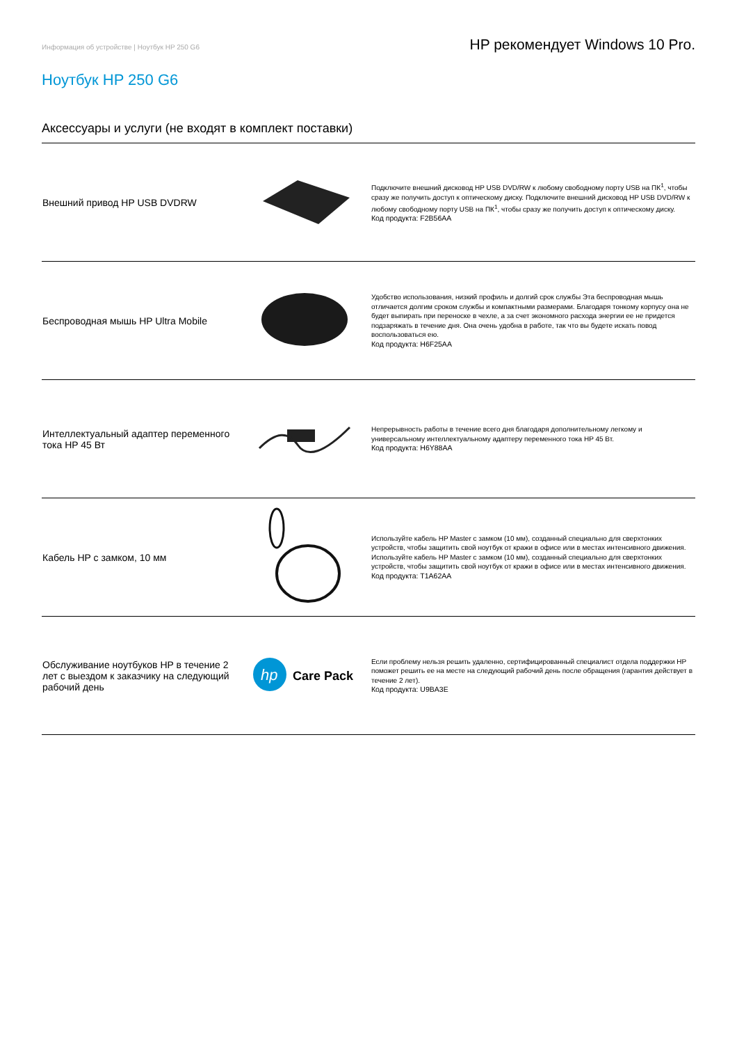Информация об устройстве | Ноутбук HP 250 G6 HP рекомендует Windows 10 Pro.
Ноутбук HP 250 G6
Аксессуары и услуги (не входят в комплект поставки)
| Внешний привод HP USB DVDRW | | Подключите внешний дисковод HP USB DVD/RW к любому свободному порту USB на ПК<sup>1</sup>, чтобы сразу же получить доступ к оптическому диску. Подключите внешний дисковод HP USB DVD/RW к любому свободному порту USB на ПК<sup>1</sup>, чтобы сразу же получить доступ к оптическому диску. Код продукта: F2B56AA |
| Беспроводная мышь HP Ultra Mobile | | Удобство использования, низкий профиль и долгий срок службы Эта беспроводная мышь отличается долгим сроком службы и компактными размерами. Благодаря тонкому корпусу она не будет выпирать при переноске в чехле, а за счет экономного расхода энергии ее не придется подзаряжать в течение дня. Она очень удобна в работе, так что вы будете искать повод воспользоваться ею. Код продукта: H6F25AA |
| Интеллектуальный адаптер переменного тока HP 45 Вт | | Непрерывность работы в течение всего дня благодаря дополнительному легкому и универсальному интеллектуальному адаптеру переменного тока HP 45 Вт. Код продукта: H6Y88AA |
| Кабель HP с замком, 10 мм | | Используйте кабель HP Master с замком (10 мм), созданный специально для сверхтонких устройств, чтобы защитить свой ноутбук от кражи в офисе или в местах интенсивного движения. Используйте кабель HP Master с замком (10 мм), созданный специально для сверхтонких устройств, чтобы защитить свой ноутбук от кражи в офисе или в местах интенсивного движения. Код продукта: T1A62AA |
| Обслуживание ноутбуков HP в течение 2 лет с выездом к заказчику на следующий рабочий день | hp Care Pack | Если проблему нельзя решить удаленно, сертифицированный специалист отдела поддержки HP поможет решить ее на месте на следующий рабочий день после обращения (гарантия действует в течение 2 лет). Код продукта: U9BA3E |